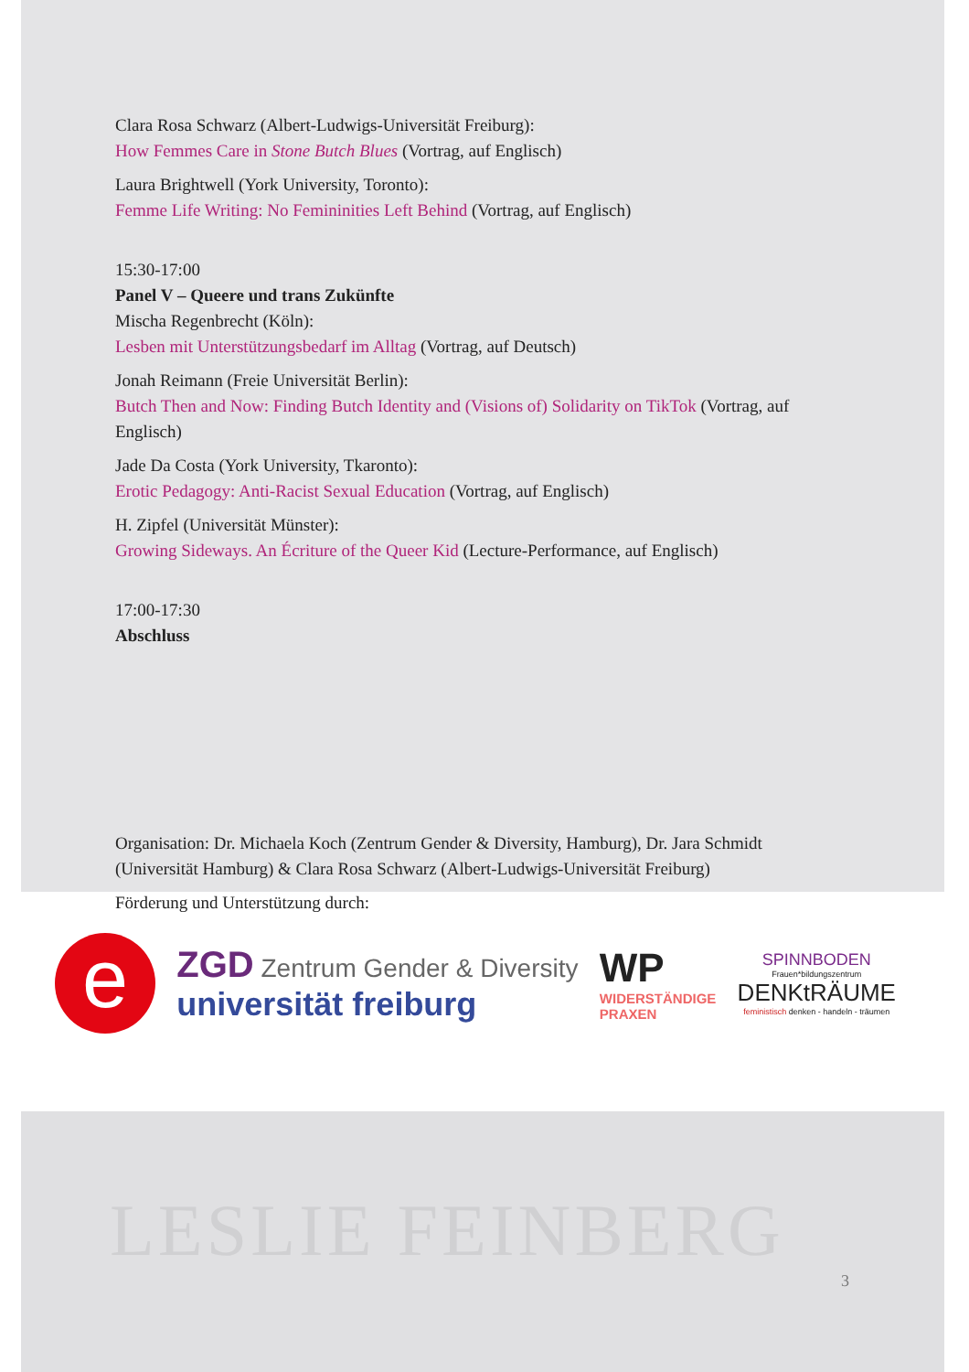LESLIE FEINBERG
Clara Rosa Schwarz (Albert-Ludwigs-Universität Freiburg):
How Femmes Care in Stone Butch Blues (Vortrag, auf Englisch)
Laura Brightwell (York University, Toronto):
Femme Life Writing: No Femininities Left Behind (Vortrag, auf Englisch)
15:30-17:00
Panel V – Queere und trans Zukünfte
Mischa Regenbrecht (Köln):
Lesben mit Unterstützungsbedarf im Alltag (Vortrag, auf Deutsch)
Jonah Reimann (Freie Universität Berlin):
Butch Then and Now: Finding Butch Identity and (Visions of) Solidarity on TikTok (Vortrag, auf Englisch)
Jade Da Costa (York University, Tkaronto):
Erotic Pedagogy: Anti-Racist Sexual Education (Vortrag, auf Englisch)
H. Zipfel (Universität Münster):
Growing Sideways. An Écriture of the Queer Kid (Lecture-Performance, auf Englisch)
17:00-17:30
Abschluss
Organisation: Dr. Michaela Koch (Zentrum Gender & Diversity, Hamburg), Dr. Jara Schmidt (Universität Hamburg) & Clara Rosa Schwarz (Albert-Ludwigs-Universität Freiburg)
Förderung und Unterstützung durch:
e
ZGD Zentrum Gender & Diversity
universität freiburg
WP
WIDERSTÄNDIGE
PRAXEN
SPINNBODEN
Frauen*bildungszentrum
DENKtRÄUME
feministisch denken - handeln - träumen
3